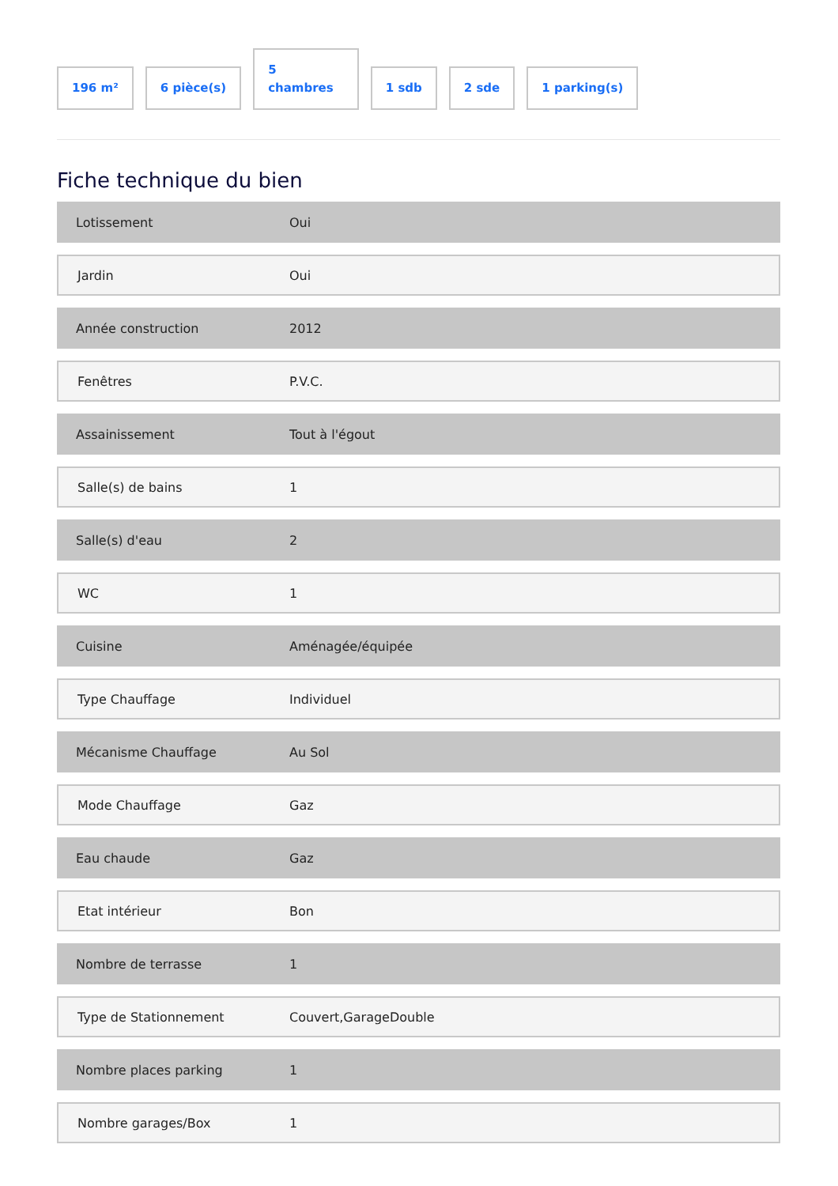196 m²
6 pièce(s)
5
chambres
1 sdb
2 sde
1 parking(s)
Fiche technique du bien
| Lotissement | Oui |
| Jardin | Oui |
| Année construction | 2012 |
| Fenêtres | P.V.C. |
| Assainissement | Tout à l'égout |
| Salle(s) de bains | 1 |
| Salle(s) d'eau | 2 |
| WC | 1 |
| Cuisine | Aménagée/équipée |
| Type Chauffage | Individuel |
| Mécanisme Chauffage | Au Sol |
| Mode Chauffage | Gaz |
| Eau chaude | Gaz |
| Etat intérieur | Bon |
| Nombre de terrasse | 1 |
| Type de Stationnement | Couvert,GarageDouble |
| Nombre places parking | 1 |
| Nombre garages/Box | 1 |